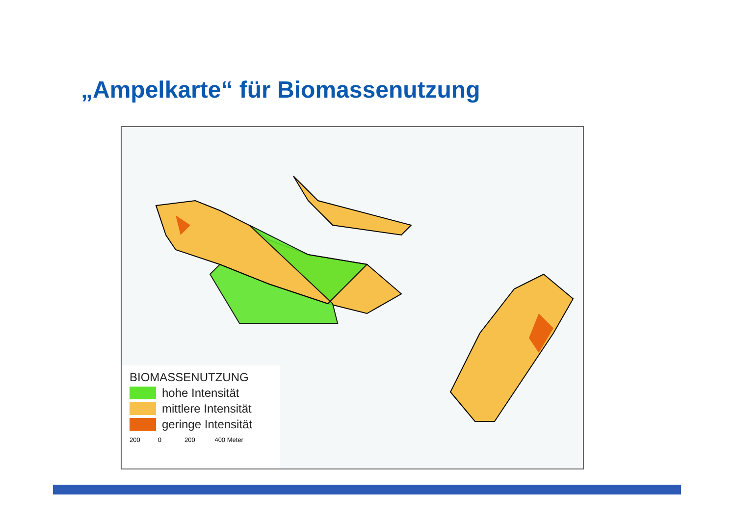„Ampelkarte“ für Biomassenutzung
BIOMASSENUTZUNG
hohe Intensität
mittlere Intensität
geringe Intensität
200 0 200 400 Meter